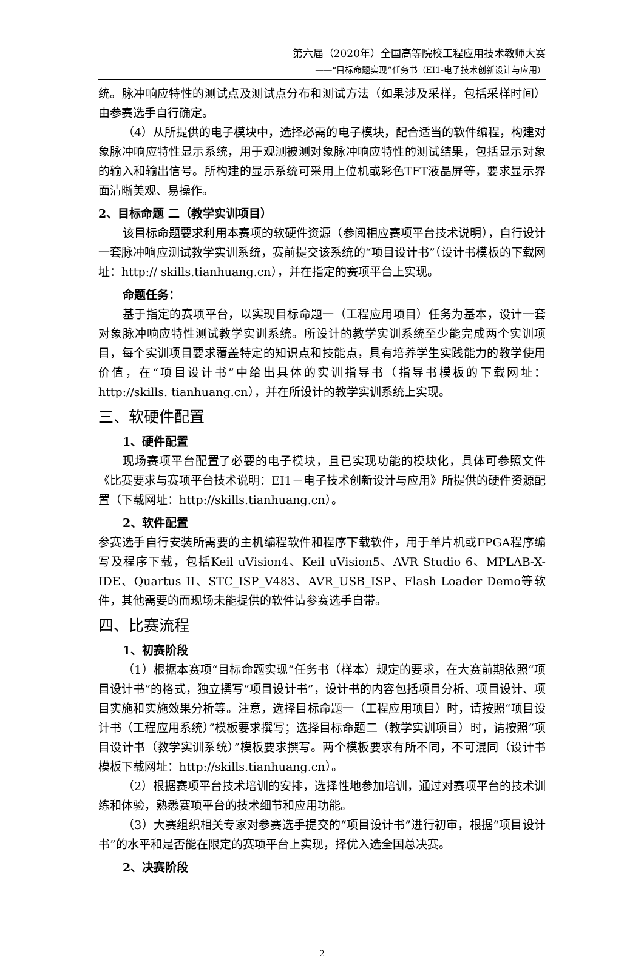第六届（2020年）全国高等院校工程应用技术教师大赛
——“目标命题实现”任务书（EI1-电子技术创新设计与应用）
统。脉冲响应特性的测试点及测试点分布和测试方法（如果涉及采样，包括采样时间）由参赛选手自行确定。
（4）从所提供的电子模块中，选择必需的电子模块，配合适当的软件编程，构建对象脉冲响应特性显示系统，用于观测被测对象脉冲响应特性的测试结果，包括显示对象的输入和输出信号。所构建的显示系统可采用上位机或彩色TFT液晶屏等，要求显示界面清晰美观、易操作。
2、目标命题 二（教学实训项目）
该目标命题要求利用本赛项的软硬件资源（参阅相应赛项平台技术说明），自行设计一套脉冲响应测试教学实训系统，赛前提交该系统的“项目设计书”（设计书模板的下载网址：http:// skills.tianhuang.cn），并在指定的赛项平台上实现。
命题任务：
基于指定的赛项平台，以实现目标命题一（工程应用项目）任务为基本，设计一套对象脉冲响应特性测试教学实训系统。所设计的教学实训系统至少能完成两个实训项目，每个实训项目要求覆盖特定的知识点和技能点，具有培养学生实践能力的教学使用价值，在“项目设计书”中给出具体的实训指导书（指导书模板的下载网址：http://skills. tianhuang.cn），并在所设计的教学实训系统上实现。
三、软硬件配置
1、硬件配置
现场赛项平台配置了必要的电子模块，且已实现功能的模块化，具体可参照文件《比赛要求与赛项平台技术说明：EI1－电子技术创新设计与应用》所提供的硬件资源配置（下载网址：http://skills.tianhuang.cn）。
2、软件配置
参赛选手自行安装所需要的主机编程软件和程序下载软件，用于单片机或FPGA程序编写及程序下载，包括Keil uVision4、Keil uVision5、AVR Studio 6、MPLAB-X-IDE、Quartus II、STC_ISP_V483、AVR_USB_ISP、Flash Loader Demo等软件，其他需要的而现场未能提供的软件请参赛选手自带。
四、比赛流程
1、初赛阶段
（1）根据本赛项“目标命题实现”任务书（样本）规定的要求，在大赛前期依照“项目设计书”的格式，独立撰写“项目设计书”，设计书的内容包括项目分析、项目设计、项目实施和实施效果分析等。注意，选择目标命题一（工程应用项目）时，请按照“项目设计书（工程应用系统）”模板要求撰写；选择目标命题二（教学实训项目）时，请按照“项目设计书（教学实训系统）”模板要求撰写。两个模板要求有所不同，不可混同（设计书模板下载网址：http://skills.tianhuang.cn）。
（2）根据赛项平台技术培训的安排，选择性地参加培训，通过对赛项平台的技术训练和体验，熟悉赛项平台的技术细节和应用功能。
（3）大赛组织相关专家对参赛选手提交的“项目设计书”进行初审，根据“项目设计书”的水平和是否能在限定的赛项平台上实现，择优入选全国总决赛。
2、决赛阶段
2